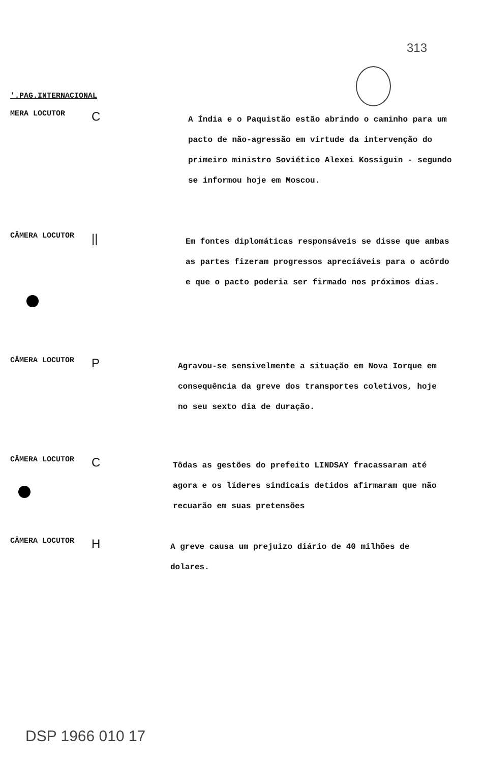313
'.PAG.INTERNACIONAL
MERA LOCUTOR
C
A Índia e o Paquistão estão abrindo o caminho para um pacto de não-agressão em virtude da intervenção do primeiro ministro Soviético Alexei Kossiguin - segundo se informou hoje em Moscou.
CÂMERA LOCUTOR
||
Em fontes diplomáticas responsáveis se disse que ambas as partes fizeram progressos apreciáveis para o acôrdo e que o pacto poderia ser firmado nos próximos dias.
CÂMERA LOCUTOR
P
Agravou-se sensivelmente a situação em Nova Iorque em consequência da greve dos transportes coletivos, hoje no seu sexto dia de duração.
CÂMERA LOCUTOR
C
Tôdas as gestões do prefeito LINDSAY fracassaram até agora e os líderes sindicais detidos afirmaram que não recuarão em suas pretensões
CÂMERA LOCUTOR
H
A greve causa um prejuizo diário de 40 milhões de dolares.
DSP 1966 010 17